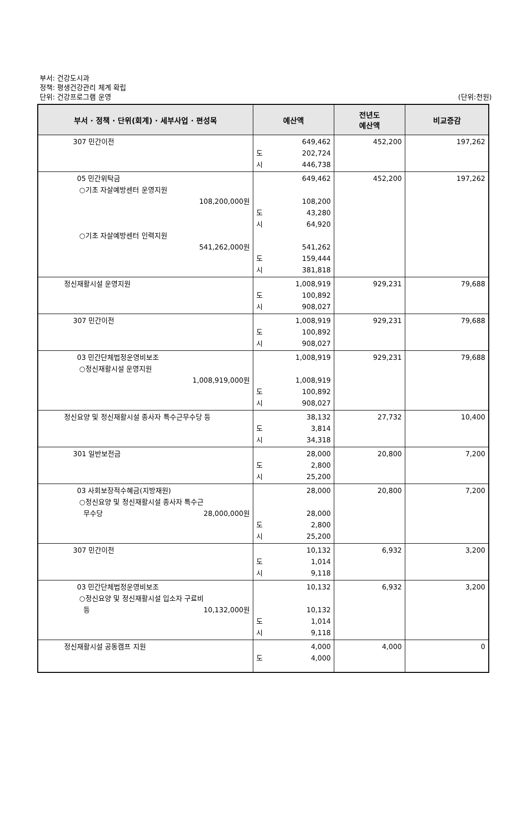부서: 건강도시과
정책: 평생건강관리 체계 확립
단위: 건강프로그램 운영
(단위:천원)
| 부서 · 정책 · 단위(회계) · 세부사업 · 편성목 | 예산액 | 전년도 예산액 | 비교증감 |
| --- | --- | --- | --- |
| 307 민간이전 | 649,462 도 202,724 시 446,738 | 452,200 | 197,262 |
| 05 민간위탁금 ○기초 자살예방센터 운영지원 108,200,000원 ○기초 자살예방센터 인력지원 541,262,000원 | 649,462 108,200 도 43,280 시 64,920 541,262 도 159,444 시 381,818 | 452,200 | 197,262 |
| 정신재활시설 운영지원 | 1,008,919 도 100,892 시 908,027 | 929,231 | 79,688 |
| 307 민간이전 | 1,008,919 도 100,892 시 908,027 | 929,231 | 79,688 |
| 03 민간단체법정운영비보조 ○정신재활시설 운영지원 1,008,919,000원 | 1,008,919 1,008,919 도 100,892 시 908,027 | 929,231 | 79,688 |
| 정신요양 및 정신재활시설 종사자 특수근무수당 등 | 38,132 도 3,814 시 34,318 | 27,732 | 10,400 |
| 301 일반보전금 | 28,000 도 2,800 시 25,200 | 20,800 | 7,200 |
| 03 사회보장적수혜금(지방재원) ○정신요양 및 정신재활시설 종사자 특수근 무수당 28,000,000원 | 28,000 28,000 도 2,800 시 25,200 | 20,800 | 7,200 |
| 307 민간이전 | 10,132 도 1,014 시 9,118 | 6,932 | 3,200 |
| 03 민간단체법정운영비보조 ○정신요양 및 정신재활시설 입소자 구료비 등 10,132,000원 | 10,132 10,132 도 1,014 시 9,118 | 6,932 | 3,200 |
| 정신재활시설 공동캠프 지원 | 4,000 도 4,000 | 4,000 | 0 |